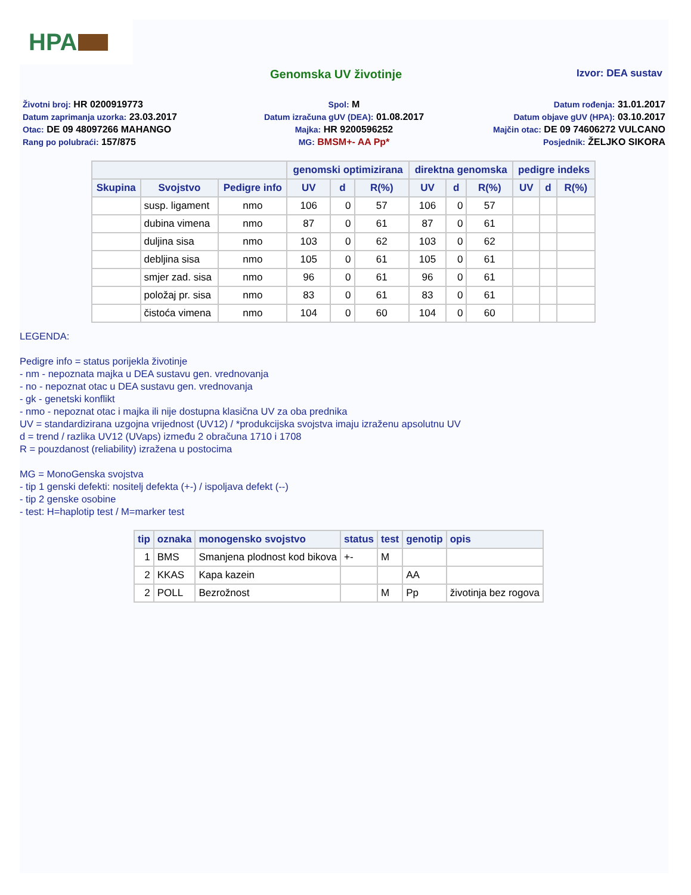HPA
Genomska UV životinje
Izvor: DEA sustav
Životni broj: HR 0200919773
Spol: M
Datum rođenja: 31.01.2017
Datum zaprimanja uzorka: 23.03.2017
Datum izračuna gUV (DEA): 01.08.2017
Datum objave gUV (HPA): 03.10.2017
Otac: DE 09 48097266 MAHANGO
Majka: HR 9200596252
Majčin otac: DE 09 74606272 VULCANO
Rang po polubraći: 157/875
MG: BMSM+- AA Pp*
Posjednik: ŽELJKO SIKORA
| | | | genomski optimizirana | | | direktna genomska | | | pedigre indeks | | |
| --- | --- | --- | --- | --- | --- | --- | --- | --- | --- | --- | --- |
| Skupina | Svojstvo | Pedigre info | UV | d | R(%) | UV | d | R(%) | UV | d | R(%) |
| | susp. ligament | nmo | 106 | 0 | 57 | 106 | 0 | 57 | | | |
| | dubina vimena | nmo | 87 | 0 | 61 | 87 | 0 | 61 | | | |
| | duljina sisa | nmo | 103 | 0 | 62 | 103 | 0 | 62 | | | |
| | debljina sisa | nmo | 105 | 0 | 61 | 105 | 0 | 61 | | | |
| | smjer zad. sisa | nmo | 96 | 0 | 61 | 96 | 0 | 61 | | | |
| | položaj pr. sisa | nmo | 83 | 0 | 61 | 83 | 0 | 61 | | | |
| | čistoća vimena | nmo | 104 | 0 | 60 | 104 | 0 | 60 | | | |
LEGENDA:
Pedigre info = status porijekla životinje
- nm - nepoznata majka u DEA sustavu gen. vrednovanja
- no - nepoznat otac u DEA sustavu gen. vrednovanja
- gk - genetski konflikt
- nmo - nepoznat otac i majka ili nije dostupna klasična UV za oba prednika
UV = standardizirana uzgojna vrijednost (UV12) / *produkcijska svojstva imaju izraženu apsolutnu UV
d = trend / razlika UV12 (UVaps) između 2 obračuna 1710 i 1708
R = pouzdanost (reliability) izražena u postocima
MG = MonoGenska svojstva
- tip 1 genski defekti: nositelj defekta (+-) / ispoljava defekt (--)
- tip 2 genske osobine
- test: H=haplotip test / M=marker test
| tip | oznaka | monogensko svojstvo | status | test | genotip | opis |
| --- | --- | --- | --- | --- | --- | --- |
| 1 | BMS | Smanjena plodnost kod bikova | +- | M | | |
| 2 | KKAS | Kapa kazein | | | AA | |
| 2 | POLL | Bezrožnost | | M | Pp | životinja bez rogova |